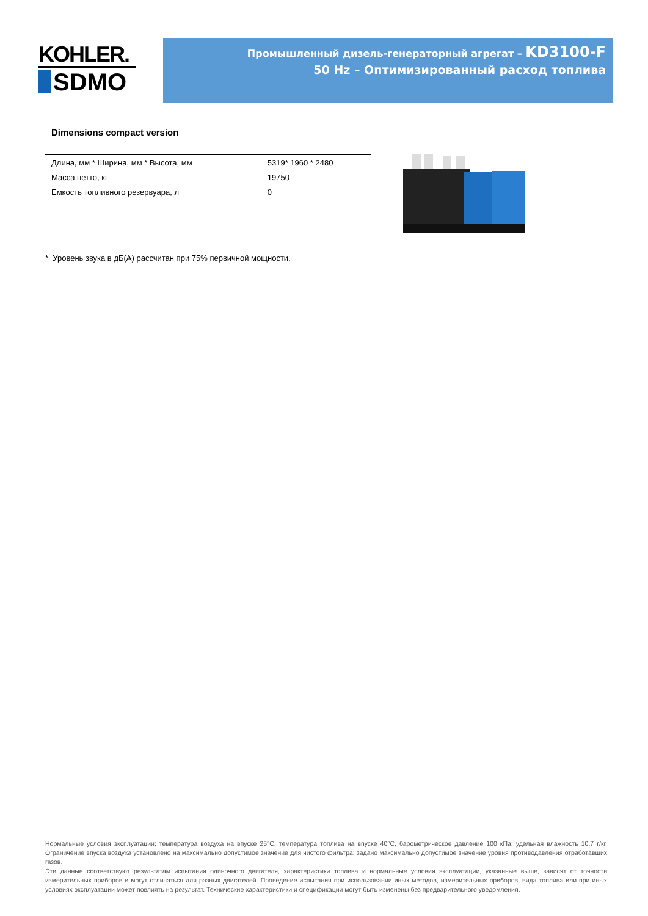KOHLER.
SDMO
Промышленный дизель-генераторный агрегат – KD3100-F
50 Hz – Оптимизированный расход топлива
Dimensions compact version
| Длина, мм * Ширина, мм * Высота, мм | 5319* 1960 * 2480 |
| Масса нетто, кг | 19750 |
| Емкость топливного резервуара, л | 0 |
* Уровень звука в дБ(A) рассчитан при 75% первичной мощности.
Нормальные условия эксплуатации: температура воздуха на впуске 25°C, температура топлива на впуске 40°C, барометрическое давление 100 кПа; удельная влажность 10,7 г/кг. Ограничение впуска воздуха установлено на максимально допустимое значение для чистого фильтра; задано максимально допустимое значение уровня противодавления отработавших газов.
Эти данные соответствуют результатам испытания одиночного двигателя, характеристики топлива и нормальные условия эксплуатации, указанные выше, зависят от точности измерительных приборов и могут отличаться для разных двигателей. Проведение испытания при использовании иных методов, измерительных приборов, вида топлива или при иных условиях эксплуатации может повлиять на результат. Технические характеристики и спецификации могут быть изменены без предварительного уведомления.